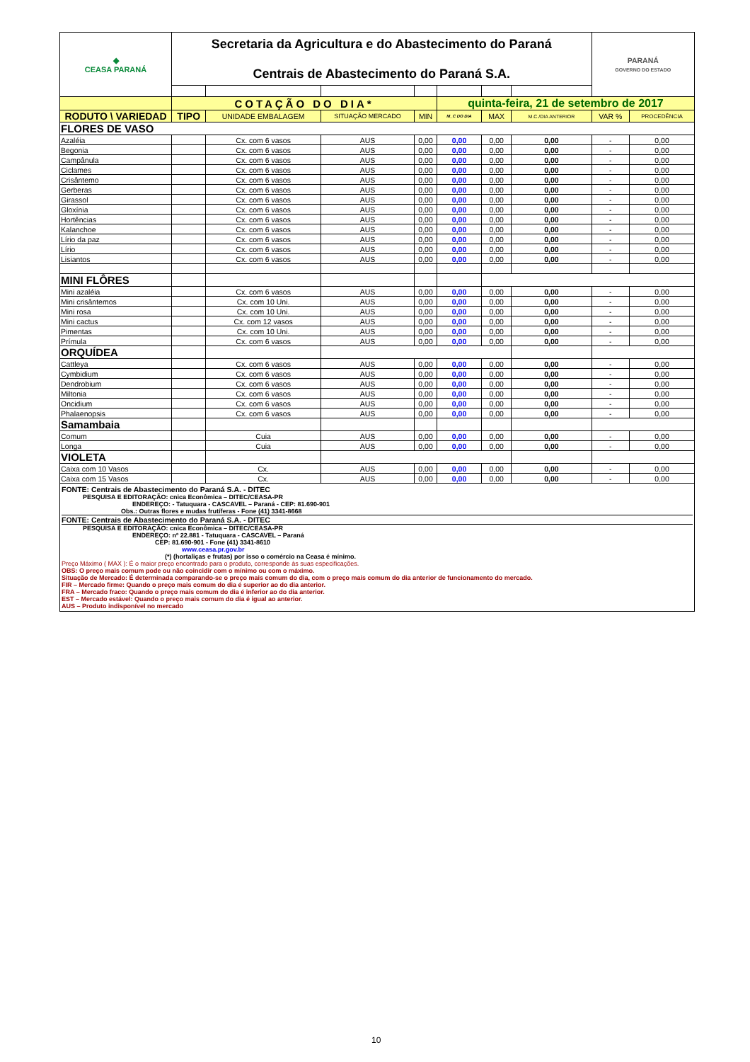| ◆ CEASA PARANÁ | Secretaria da Agricultura e do Abastecimento do Paraná Centrais de Abastecimento do Paraná S.A. | | | | | | | PARANÁ GOVERNO DO ESTADO | |
| | COTAÇÃO DO DIA* | | | | quinta-feira, 21 de setembro de 2017 | | | | |
| RODUTO \ VARIEDAD | TIPO | UNIDADE EMBALAGEM | SITUAÇÃO MERCADO | MIN | M_C DO DIA | MAX | M.C./DIA ANTERIOR | VAR % | PROCEDÊNCIA |
| FLORES DE VASO | | | | | | | | | |
| Azaléia | | Cx. com 6 vasos | AUS | 0,00 | 0,00 | 0,00 | 0,00 | - | 0,00 |
| Begonia | | Cx. com 6 vasos | AUS | 0,00 | 0,00 | 0,00 | 0,00 | - | 0,00 |
| Campânula | | Cx. com 6 vasos | AUS | 0,00 | 0,00 | 0,00 | 0,00 | - | 0,00 |
| Ciclames | | Cx. com 6 vasos | AUS | 0,00 | 0,00 | 0,00 | 0,00 | - | 0,00 |
| Crisântemo | | Cx. com 6 vasos | AUS | 0,00 | 0,00 | 0,00 | 0,00 | - | 0,00 |
| Gerberas | | Cx. com 6 vasos | AUS | 0,00 | 0,00 | 0,00 | 0,00 | - | 0,00 |
| Girassol | | Cx. com 6 vasos | AUS | 0,00 | 0,00 | 0,00 | 0,00 | - | 0,00 |
| Gloxínia | | Cx. com 6 vasos | AUS | 0,00 | 0,00 | 0,00 | 0,00 | - | 0,00 |
| Hortências | | Cx. com 6 vasos | AUS | 0,00 | 0,00 | 0,00 | 0,00 | - | 0,00 |
| Kalanchoe | | Cx. com 6 vasos | AUS | 0,00 | 0,00 | 0,00 | 0,00 | - | 0,00 |
| Lírio da paz | | Cx. com 6 vasos | AUS | 0,00 | 0,00 | 0,00 | 0,00 | - | 0,00 |
| Lírio | | Cx. com 6 vasos | AUS | 0,00 | 0,00 | 0,00 | 0,00 | - | 0,00 |
| Lisiantos | | Cx. com 6 vasos | AUS | 0,00 | 0,00 | 0,00 | 0,00 | - | 0,00 |
| MINI FLÔRES | | | | | | | | | |
| Mini azaléia | | Cx. com 6 vasos | AUS | 0,00 | 0,00 | 0,00 | 0,00 | - | 0,00 |
| Mini crisântemos | | Cx. com 10 Uni. | AUS | 0,00 | 0,00 | 0,00 | 0,00 | - | 0,00 |
| Mini rosa | | Cx. com 10 Uni. | AUS | 0,00 | 0,00 | 0,00 | 0,00 | - | 0,00 |
| Mini cactus | | Cx. com 12 vasos | AUS | 0,00 | 0,00 | 0,00 | 0,00 | - | 0,00 |
| Pimentas | | Cx. com 10 Uni. | AUS | 0,00 | 0,00 | 0,00 | 0,00 | - | 0,00 |
| Prímula | | Cx. com 6 vasos | AUS | 0,00 | 0,00 | 0,00 | 0,00 | - | 0,00 |
| ORQUÍDEA | | | | | | | | | |
| Cattleya | | Cx. com 6 vasos | AUS | 0,00 | 0,00 | 0,00 | 0,00 | - | 0,00 |
| Cymbidium | | Cx. com 6 vasos | AUS | 0,00 | 0,00 | 0,00 | 0,00 | - | 0,00 |
| Dendrobium | | Cx. com 6 vasos | AUS | 0,00 | 0,00 | 0,00 | 0,00 | - | 0,00 |
| Miltonia | | Cx. com 6 vasos | AUS | 0,00 | 0,00 | 0,00 | 0,00 | - | 0,00 |
| Oncidium | | Cx. com 6 vasos | AUS | 0,00 | 0,00 | 0,00 | 0,00 | - | 0,00 |
| Phalaenopsis | | Cx. com 6 vasos | AUS | 0,00 | 0,00 | 0,00 | 0,00 | - | 0,00 |
| Samambaia | | | | | | | | | |
| Comum | | Cuia | AUS | 0,00 | 0,00 | 0,00 | 0,00 | - | 0,00 |
| Longa | | Cuia | AUS | 0,00 | 0,00 | 0,00 | 0,00 | - | 0,00 |
| VIOLETA | | | | | | | | | |
| Caixa com 10 Vasos | | Cx. | AUS | 0,00 | 0,00 | 0,00 | 0,00 | - | 0,00 |
| Caixa com 15 Vasos | | Cx. | AUS | 0,00 | 0,00 | 0,00 | 0,00 | - | 0,00 |
FONTE: Centrais de Abastecimento do Paraná S.A. - DITEC
PESQUISA E EDITORAÇÃO: cnica Econômica – DITEC/CEASA-PR
ENDEREÇO: - Tatuquara - CASCAVEL – Paraná - CEP: 81.690-901
Obs.: Outras flores e mudas frutíferas - Fone (41) 3341-8668
FONTE: Centrais de Abastecimento do Paraná S.A. - DITEC
PESQUISA E EDITORAÇÃO: cnica Econômica – DITEC/CEASA-PR
ENDEREÇO: nº 22.881 - Tatuquara - CASCAVEL – Paraná
CEP: 81.690-901 - Fone (41) 3341-8610
www.ceasa.pr.gov.br
(*) (hortaliças e frutas) por isso o comércio na Ceasa é mínimo.
Preço Máximo ( MAX ): É o maior preço encontrado para o produto, corresponde às suas especificações.
OBS: O preço mais comum pode ou não coincidir com o mínimo ou com o máximo.
Situação de Mercado: É determinada comparando-se o preço mais comum do dia, com o preço mais comum do dia anterior de funcionamento do mercado.
FIR – Mercado firme: Quando o preço mais comum do dia é superior ao do dia anterior.
FRA – Mercado fraco: Quando o preço mais comum do dia é inferior ao do dia anterior.
EST – Mercado estável: Quando o preço mais comum do dia é igual ao anterior.
AUS – Produto indisponível no mercado
10